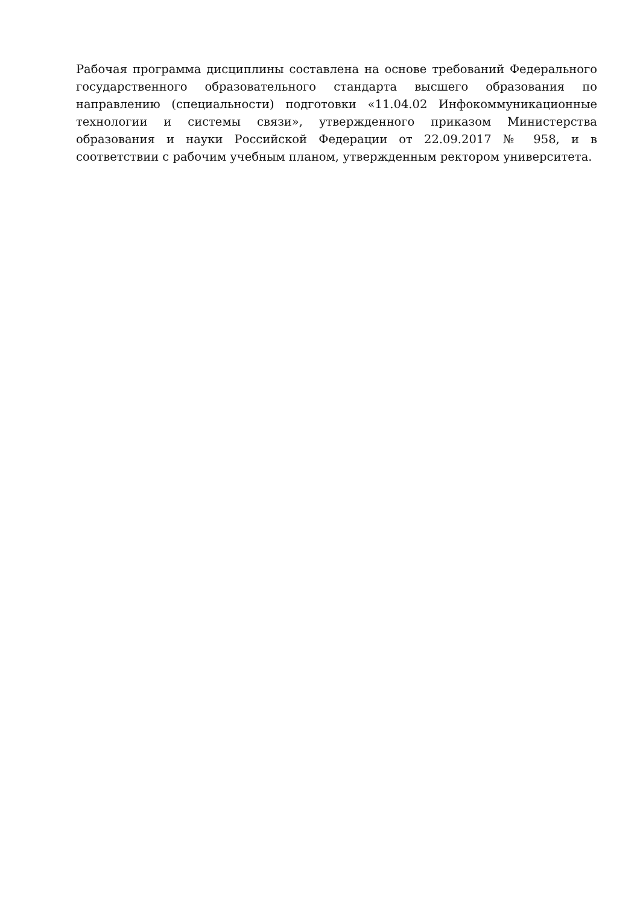Рабочая программа дисциплины составлена на основе требований Федерального государственного образовательного стандарта высшего образования по направлению (специальности) подготовки «11.04.02 Инфокоммуникационные технологии и системы связи», утвержденного приказом Министерства образования и науки Российской Федерации от 22.09.2017 № 958, и в соответствии с рабочим учебным планом, утвержденным ректором университета.